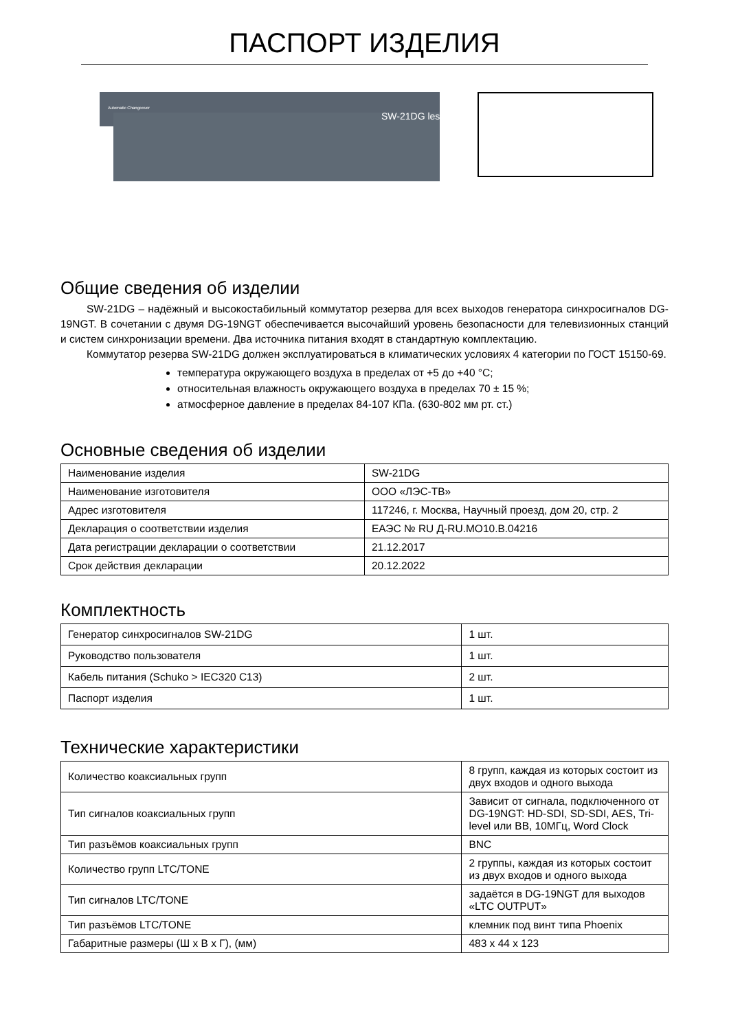ПАСПОРТ ИЗДЕЛИЯ
Automatic Changeover
SW-21DG les
Общие сведения об изделии
SW-21DG – надёжный и высокостабильный коммутатор резерва для всех выходов генератора синхросигналов DG-19NGT. В сочетании с двумя DG-19NGT обеспечивается высочайший уровень безопасности для телевизионных станций и систем синхронизации времени. Два источника питания входят в стандартную комплектацию.
Коммутатор резерва SW-21DG должен эксплуатироваться в климатических условиях 4 категории по ГОСТ 15150-69.
температура окружающего воздуха в пределах от +5 до +40 °С;
относительная влажность окружающего воздуха в пределах 70 ± 15 %;
атмосферное давление в пределах 84-107 КПа. (630-802 мм рт. ст.)
Основные сведения об изделии
| Наименование изделия | SW-21DG |
| Наименование изготовителя | ООО «ЛЭС-ТВ» |
| Адрес изготовителя | 117246, г. Москва, Научный проезд, дом 20, стр. 2 |
| Декларация о соответствии изделия | ЕАЭС № RU Д-RU.МО10.В.04216 |
| Дата регистрации декларации о соответствии | 21.12.2017 |
| Срок действия декларации | 20.12.2022 |
Комплектность
| Генератор синхросигналов SW-21DG | 1 шт. |
| Руководство пользователя | 1 шт. |
| Кабель питания (Schuko > IEC320 C13) | 2 шт. |
| Паспорт изделия | 1 шт. |
Технические характеристики
| Количество коаксиальных групп | 8 групп, каждая из которых состоит из двух входов и одного выхода |
| Тип сигналов коаксиальных групп | Зависит от сигнала, подключенного от DG-19NGT: HD-SDI, SD-SDI, AES, Tri-level или BB, 10МГц, Word Clock |
| Тип разъёмов коаксиальных групп | BNC |
| Количество групп LTC/TONE | 2 группы, каждая из которых состоит из двух входов и одного выхода |
| Тип сигналов LTC/TONE | задаётся в DG-19NGT для выходов «LTC OUTPUT» |
| Тип разъёмов LTC/TONE | клемник под винт типа Phoenix |
| Габаритные размеры (Ш х В х Г), (мм) | 483 х 44 х 123 |